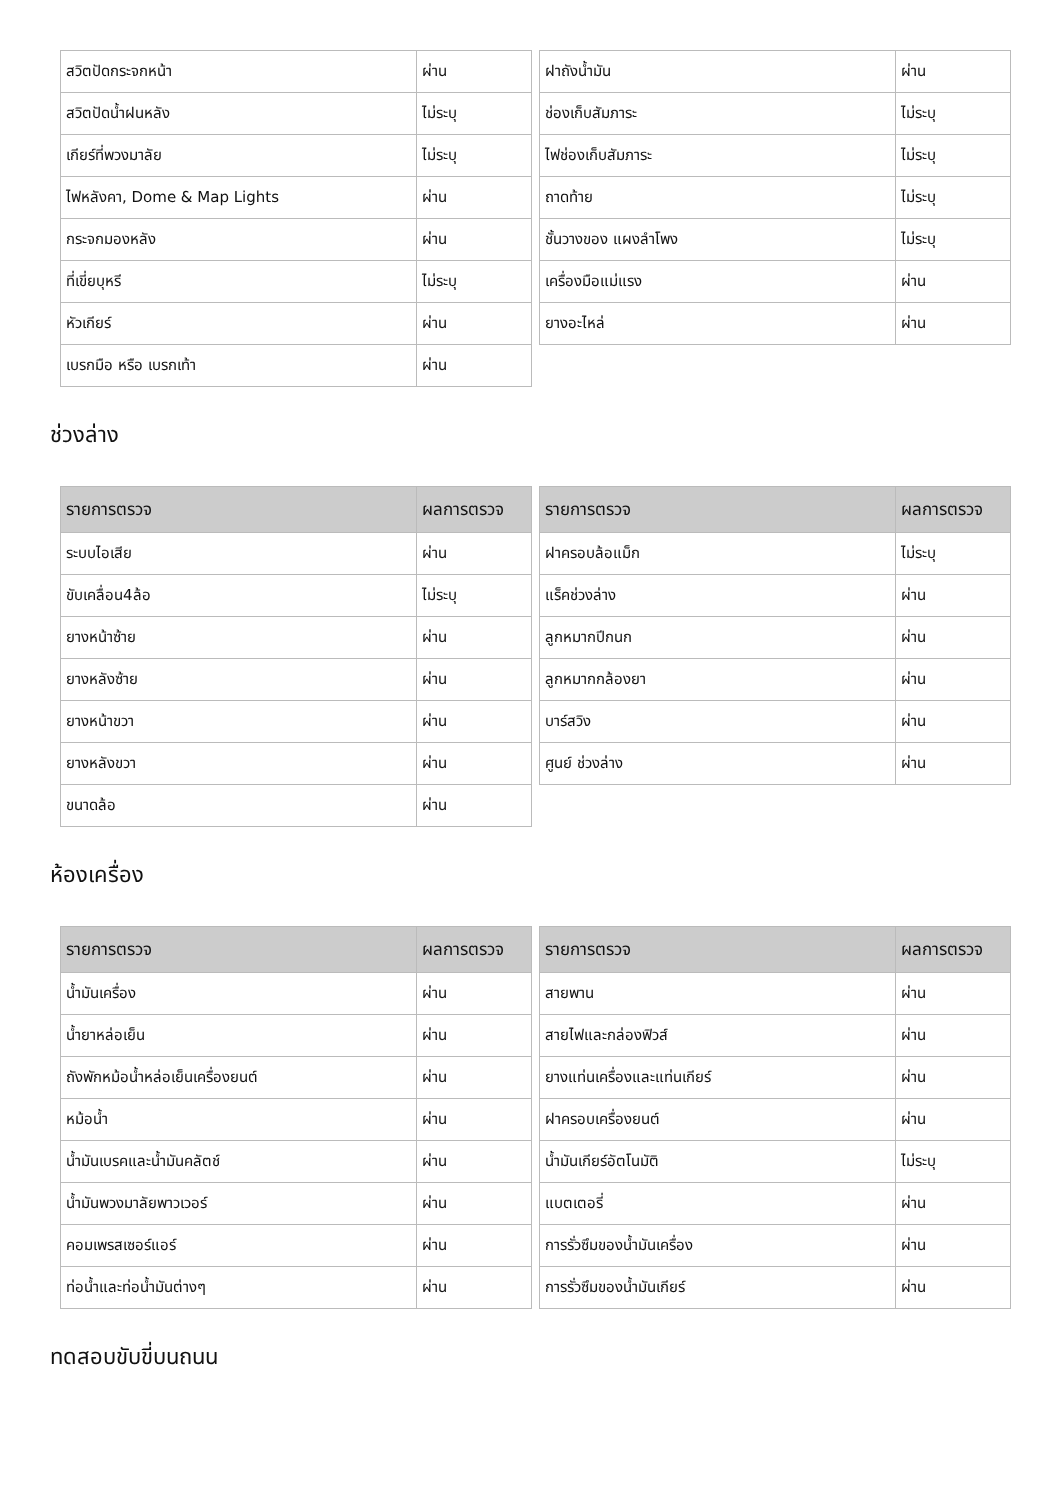| สวิตปัดกระจกหน้า | ผ่าน |
| สวิตปัดน้ำฝนหลัง | ไม่ระบุ |
| เกียร์ที่พวงมาลัย | ไม่ระบุ |
| ไฟหลังคา, Dome & Map Lights | ผ่าน |
| กระจกมองหลัง | ผ่าน |
| ที่เขี่ยบุหรี | ไม่ระบุ |
| หัวเกียร์ | ผ่าน |
| เบรกมือ หรือ เบรกเท้า | ผ่าน |
| ฝาถังน้ำมัน | ผ่าน |
| ช่องเก็บสัมภาระ | ไม่ระบุ |
| ไฟช่องเก็บสัมภาระ | ไม่ระบุ |
| ถาดท้าย | ไม่ระบุ |
| ชั้นวางของ แผงลำโพง | ไม่ระบุ |
| เครื่องมือแม่แรง | ผ่าน |
| ยางอะไหล่ | ผ่าน |
ช่วงล่าง
| รายการตรวจ | ผลการตรวจ |
| --- | --- |
| ระบบไอเสีย | ผ่าน |
| ขับเคลื่อน4ล้อ | ไม่ระบุ |
| ยางหน้าซ้าย | ผ่าน |
| ยางหลังซ้าย | ผ่าน |
| ยางหน้าขวา | ผ่าน |
| ยางหลังขวา | ผ่าน |
| ขนาดล้อ | ผ่าน |
| รายการตรวจ | ผลการตรวจ |
| --- | --- |
| ฝาครอบล้อแม็ก | ไม่ระบุ |
| แร็คช่วงล่าง | ผ่าน |
| ลูกหมากปีกนก | ผ่าน |
| ลูกหมากกล้องยา | ผ่าน |
| บาร์สวิง | ผ่าน |
| ศูนย์ ช่วงล่าง | ผ่าน |
ห้องเครื่อง
| รายการตรวจ | ผลการตรวจ |
| --- | --- |
| น้ำมันเครื่อง | ผ่าน |
| น้ำยาหล่อเย็น | ผ่าน |
| ถังพักหม้อน้ำหล่อเย็นเครื่องยนต์ | ผ่าน |
| หม้อน้ำ | ผ่าน |
| น้ำมันเบรคและน้ำมันคลัตช์ | ผ่าน |
| น้ำมันพวงมาลัยพาวเวอร์ | ผ่าน |
| คอมเพรสเซอร์แอร์ | ผ่าน |
| ท่อน้ำและท่อน้ำมันต่างๆ | ผ่าน |
| รายการตรวจ | ผลการตรวจ |
| --- | --- |
| สายพาน | ผ่าน |
| สายไฟและกล่องฟิวส์ | ผ่าน |
| ยางแท่นเครื่องและแท่นเกียร์ | ผ่าน |
| ฝาครอบเครื่องยนต์ | ผ่าน |
| น้ำมันเกียร์อัตโนมัติ | ไม่ระบุ |
| แบตเตอรี่ | ผ่าน |
| การรั่วซึมของน้ำมันเครื่อง | ผ่าน |
| การรั่วซึมของน้ำมันเกียร์ | ผ่าน |
ทดสอบขับขี่บนถนน